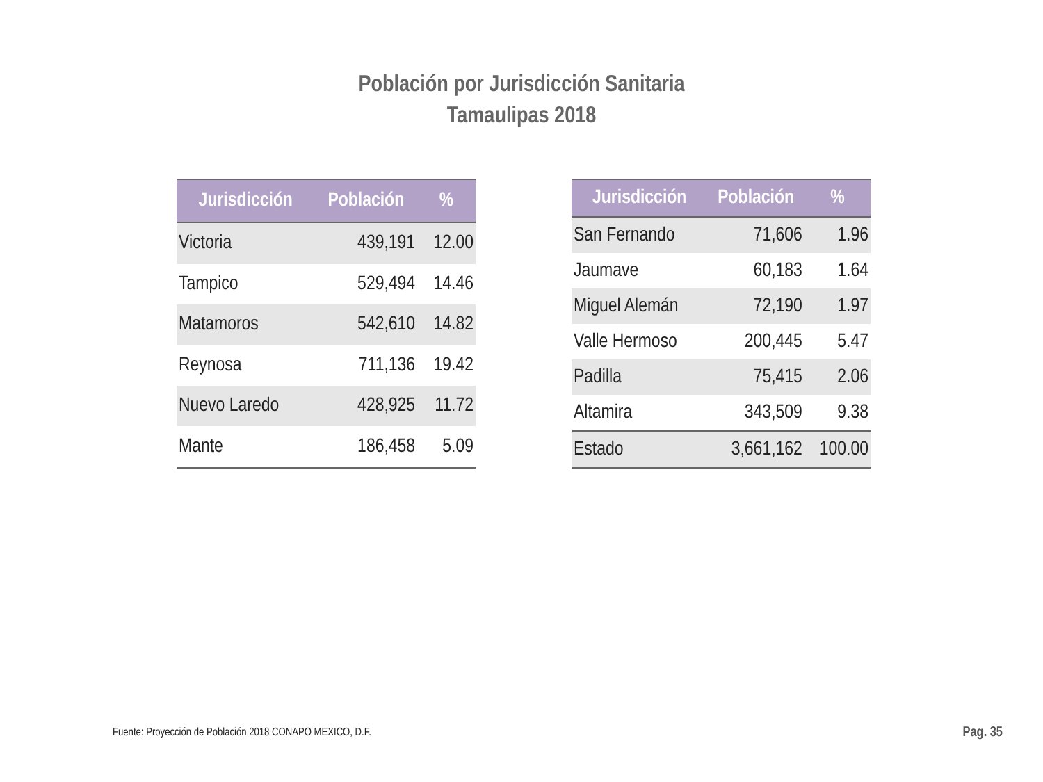Población por Jurisdicción Sanitaria
Tamaulipas 2018
| Jurisdicción | Población | % |
| --- | --- | --- |
| Victoria | 439,191 | 12.00 |
| Tampico | 529,494 | 14.46 |
| Matamoros | 542,610 | 14.82 |
| Reynosa | 711,136 | 19.42 |
| Nuevo Laredo | 428,925 | 11.72 |
| Mante | 186,458 | 5.09 |
| Jurisdicción | Población | % |
| --- | --- | --- |
| San Fernando | 71,606 | 1.96 |
| Jaumave | 60,183 | 1.64 |
| Miguel Alemán | 72,190 | 1.97 |
| Valle Hermoso | 200,445 | 5.47 |
| Padilla | 75,415 | 2.06 |
| Altamira | 343,509 | 9.38 |
| Estado | 3,661,162 | 100.00 |
Fuente: Proyección de Población 2018 CONAPO MEXICO, D.F.
Pag. 35